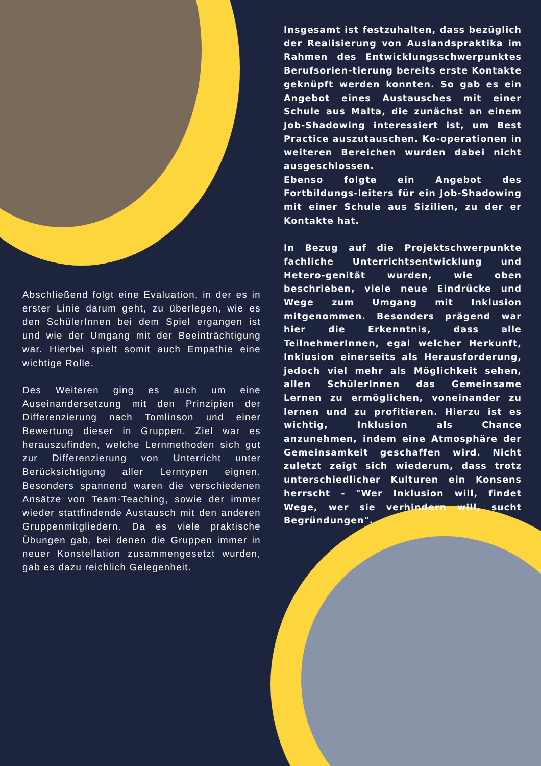Insgesamt ist festzuhalten, dass bezüglich der Realisierung von Auslandspraktika im Rahmen des Entwicklungsschwerpunktes Berufsorien-tierung bereits erste Kontakte geknüpft werden konnten. So gab es ein Angebot eines Austausches mit einer Schule aus Malta, die zunächst an einem Job-Shadowing interessiert ist, um Best Practice auszutauschen. Ko-operationen in weiteren Bereichen wurden dabei nicht ausgeschlossen.
Ebenso folgte ein Angebot des Fortbildungs-leiters für ein Job-Shadowing mit einer Schule aus Sizilien, zu der er Kontakte hat.
In Bezug auf die Projektschwerpunkte fachliche Unterrichtsentwicklung und Hetero-genität wurden, wie oben beschrieben, viele neue Eindrücke und Wege zum Umgang mit Inklusion mitgenommen. Besonders prägend war hier die Erkenntnis, dass alle TeilnehmerInnen, egal welcher Herkunft, Inklusion einerseits als Herausforderung, jedoch viel mehr als Möglichkeit sehen, allen SchülerInnen das Gemeinsame Lernen zu ermöglichen, voneinander zu lernen und zu profitieren. Hierzu ist es wichtig, Inklusion als Chance anzunehmen, indem eine Atmosphäre der Gemeinsamkeit geschaffen wird. Nicht zuletzt zeigt sich wiederum, dass trotz unterschiedlicher Kulturen ein Konsens herrscht - "Wer Inklusion will, findet Wege, wer sie verhindern will, sucht Begründungen".
Abschließend folgt eine Evaluation, in der es in erster Linie darum geht, zu überlegen, wie es den SchülerInnen bei dem Spiel ergangen ist und wie der Umgang mit der Beeinträchtigung war. Hierbei spielt somit auch Empathie eine wichtige Rolle.
Des Weiteren ging es auch um eine Auseinandersetzung mit den Prinzipien der Differenzierung nach Tomlinson und einer Bewertung dieser in Gruppen. Ziel war es herauszufinden, welche Lernmethoden sich gut zur Differenzierung von Unterricht unter Berücksichtigung aller Lerntypen eignen. Besonders spannend waren die verschiedenen Ansätze von Team-Teaching, sowie der immer wieder stattfindende Austausch mit den anderen Gruppenmitgliedern. Da es viele praktische Übungen gab, bei denen die Gruppen immer in neuer Konstellation zusammengesetzt wurden, gab es dazu reichlich Gelegenheit.